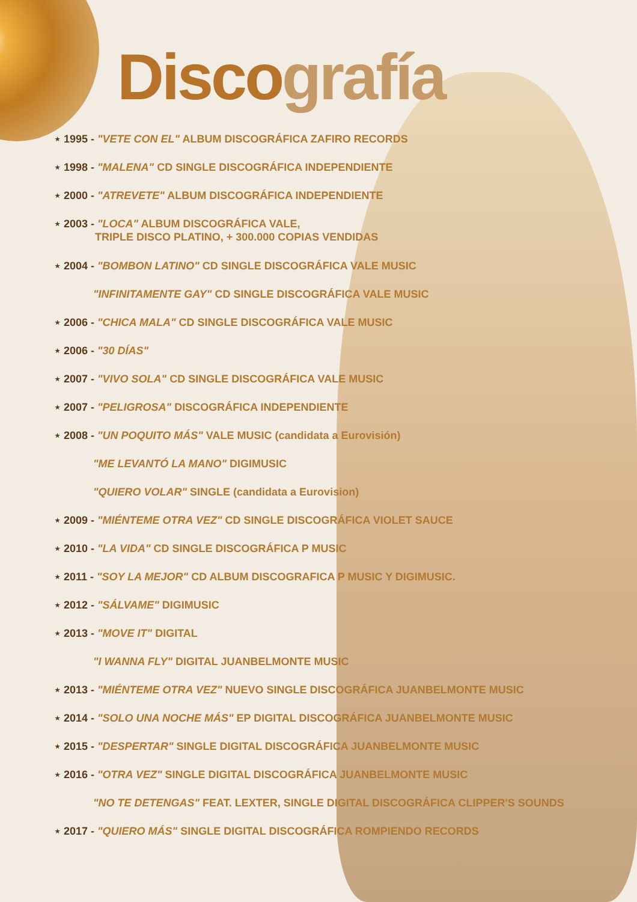Discografía
⋆ 1995 - "VETE CON EL" ALBUM DISCOGRÁFICA ZAFIRO RECORDS
⋆ 1998 - "MALENA" CD SINGLE DISCOGRÁFICA INDEPENDIENTE
⋆ 2000 - "ATREVETE" ALBUM DISCOGRÁFICA INDEPENDIENTE
⋆ 2003 - "LOCA" ALBUM DISCOGRÁFICA VALE,
TRIPLE DISCO PLATINO, + 300.000 COPIAS VENDIDAS
⋆ 2004 - "BOMBON LATINO" CD SINGLE DISCOGRÁFICA VALE MUSIC
"INFINITAMENTE GAY" CD SINGLE DISCOGRÁFICA VALE MUSIC
⋆ 2006 - "CHICA MALA" CD SINGLE DISCOGRÁFICA VALE MUSIC
⋆ 2006 - "30 DÍAS"
⋆ 2007 - "VIVO SOLA" CD SINGLE DISCOGRÁFICA VALE MUSIC
⋆ 2007 - "PELIGROSA" DISCOGRÁFICA INDEPENDIENTE
⋆ 2008 - "UN POQUITO MÁS" VALE MUSIC (candidata a Eurovisión)
"ME LEVANTÓ LA MANO" DIGIMUSIC
"QUIERO VOLAR" SINGLE (candidata a Eurovision)
⋆ 2009 - "MIÉNTEME OTRA VEZ" CD SINGLE DISCOGRÁFICA VIOLET SAUCE
⋆ 2010 - "LA VIDA" CD SINGLE DISCOGRÁFICA P MUSIC
⋆ 2011 - "SOY LA MEJOR" CD ALBUM DISCOGRAFICA P MUSIC Y DIGIMUSIC.
⋆ 2012 - "SÁLVAME" DIGIMUSIC
⋆ 2013 - "MOVE IT" DIGITAL
"I WANNA FLY" DIGITAL JUANBELMONTE MUSIC
⋆ 2013 - "MIÉNTEME OTRA VEZ" NUEVO SINGLE DISCOGRÁFICA JUANBELMONTE MUSIC
⋆ 2014 - "SOLO UNA NOCHE MÁS" EP DIGITAL DISCOGRÁFICA JUANBELMONTE MUSIC
⋆ 2015 - "DESPERTAR" SINGLE DIGITAL DISCOGRÁFICA JUANBELMONTE MUSIC
⋆ 2016 - "OTRA VEZ" SINGLE DIGITAL DISCOGRÁFICA JUANBELMONTE MUSIC
"NO TE DETENGAS" FEAT. LEXTER, SINGLE DIGITAL DISCOGRÁFICA CLIPPER'S SOUNDS
⋆ 2017 - "QUIERO MÁS" SINGLE DIGITAL DISCOGRÁFICA ROMPIENDO RECORDS